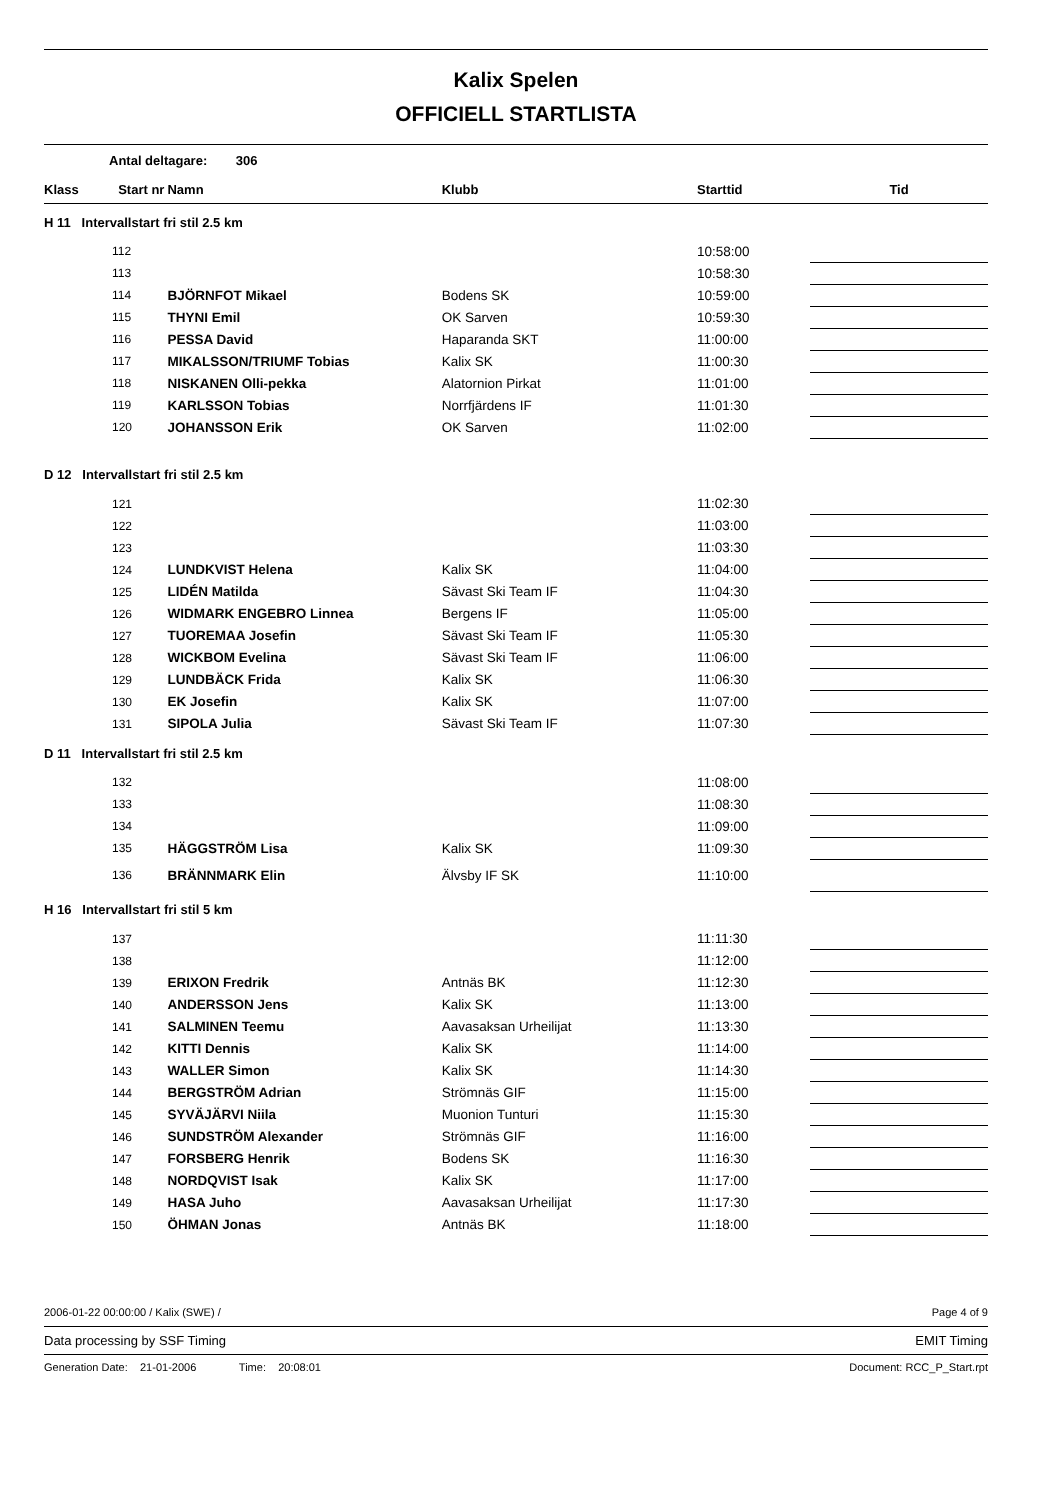Kalix Spelen
OFFICIELL STARTLISTA
Antal deltagare: 306
| Klass | Start nr | Namn | Klubb | Starttid | Tid |
| --- | --- | --- | --- | --- | --- |
| H 11 Intervallstart fri stil 2.5 km | | | | | |
| 112 | | | | 10:58:00 | |
| 113 | | | | 10:58:30 | |
| 114 | | BJÖRNFOT Mikael | Bodens SK | 10:59:00 | |
| 115 | | THYNI Emil | OK Sarven | 10:59:30 | |
| 116 | | PESSA David | Haparanda SKT | 11:00:00 | |
| 117 | | MIKALSSON/TRIUMF Tobias | Kalix SK | 11:00:30 | |
| 118 | | NISKANEN Olli-pekka | Alatornion Pirkat | 11:01:00 | |
| 119 | | KARLSSON Tobias | Norrfjärdens IF | 11:01:30 | |
| 120 | | JOHANSSON Erik | OK Sarven | 11:02:00 | |
| D 12 Intervallstart fri stil 2.5 km | | | | | |
| 121 | | | | 11:02:30 | |
| 122 | | | | 11:03:00 | |
| 123 | | | | 11:03:30 | |
| 124 | | LUNDKVIST Helena | Kalix SK | 11:04:00 | |
| 125 | | LIDÉN Matilda | Sävast Ski Team IF | 11:04:30 | |
| 126 | | WIDMARK ENGEBRO Linnea | Bergens IF | 11:05:00 | |
| 127 | | TUOREMAA Josefin | Sävast Ski Team IF | 11:05:30 | |
| 128 | | WICKBOM Evelina | Sävast Ski Team IF | 11:06:00 | |
| 129 | | LUNDBÄCK Frida | Kalix SK | 11:06:30 | |
| 130 | | EK Josefin | Kalix SK | 11:07:00 | |
| 131 | | SIPOLA Julia | Sävast Ski Team IF | 11:07:30 | |
| D 11 Intervallstart fri stil 2.5 km | | | | | |
| 132 | | | | 11:08:00 | |
| 133 | | | | 11:08:30 | |
| 134 | | | | 11:09:00 | |
| 135 | | HÄGGSTRÖM Lisa | Kalix SK | 11:09:30 | |
| 136 | | BRÄNNMARK Elin | Älvsby IF SK | 11:10:00 | |
| H 16 Intervallstart fri stil 5 km | | | | | |
| 137 | | | | 11:11:30 | |
| 138 | | | | 11:12:00 | |
| 139 | | ERIXON Fredrik | Antnäs BK | 11:12:30 | |
| 140 | | ANDERSSON Jens | Kalix SK | 11:13:00 | |
| 141 | | SALMINEN Teemu | Aavasaksan Urheilijat | 11:13:30 | |
| 142 | | KITTI Dennis | Kalix SK | 11:14:00 | |
| 143 | | WALLER Simon | Kalix SK | 11:14:30 | |
| 144 | | BERGSTRÖM Adrian | Strömnäs GIF | 11:15:00 | |
| 145 | | SYVÄJÄRVI Niila | Muonion Tunturi | 11:15:30 | |
| 146 | | SUNDSTRÖM Alexander | Strömnäs GIF | 11:16:00 | |
| 147 | | FORSBERG Henrik | Bodens SK | 11:16:30 | |
| 148 | | NORDQVIST Isak | Kalix SK | 11:17:00 | |
| 149 | | HASA Juho | Aavasaksan Urheilijat | 11:17:30 | |
| 150 | | ÖHMAN Jonas | Antnäs BK | 11:18:00 | |
2006-01-22 00:00:00 / Kalix (SWE) / Page 4 of 9
Data processing by SSF Timing EMIT Timing
Generation Date: 21-01-2006 Time: 20:08:01 Document: RCC_P_Start.rpt